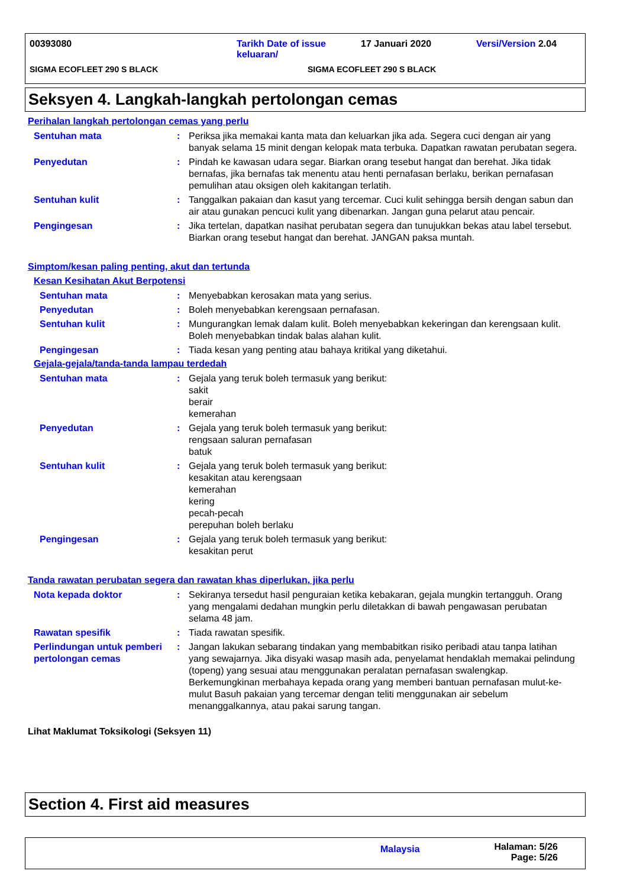00393080 Tarikh Date of issue keluaran/
17 Januari 2020 Versi/Version 2.04
SIGMA ECOFLEET 290 S BLACK SIGMA ECOFLEET 290 S BLACK
Seksyen 4. Langkah-langkah pertolongan cemas
Perihalan langkah pertolongan cemas yang perlu
Sentuhan mata : Periksa jika memakai kanta mata dan keluarkan jika ada. Segera cuci dengan air yang banyak selama 15 minit dengan kelopak mata terbuka. Dapatkan rawatan perubatan segera.
Penyedutan : Pindah ke kawasan udara segar. Biarkan orang tesebut hangat dan berehat. Jika tidak bernafas, jika bernafas tak menentu atau henti pernafasan berlaku, berikan pernafasan pemulihan atau oksigen oleh kakitangan terlatih.
Sentuhan kulit : Tanggalkan pakaian dan kasut yang tercemar. Cuci kulit sehingga bersih dengan sabun dan air atau gunakan pencuci kulit yang dibenarkan. Jangan guna pelarut atau pencair.
Pengingesan : Jika tertelan, dapatkan nasihat perubatan segera dan tunujukkan bekas atau label tersebut. Biarkan orang tesebut hangat dan berehat. JANGAN paksa muntah.
Simptom/kesan paling penting, akut dan tertunda
Kesan Kesihatan Akut Berpotensi
Sentuhan mata : Menyebabkan kerosakan mata yang serius.
Penyedutan : Boleh menyebabkan kerengsaan pernafasan.
Sentuhan kulit : Mungurangkan lemak dalam kulit. Boleh menyebabkan kekeringan dan kerengsaan kulit. Boleh menyebabkan tindak balas alahan kulit.
Pengingesan : Tiada kesan yang penting atau bahaya kritikal yang diketahui.
Gejala-gejala/tanda-tanda lampau terdedah
Sentuhan mata : Gejala yang teruk boleh termasuk yang berikut:
sakit
berair
kemerahan
Penyedutan : Gejala yang teruk boleh termasuk yang berikut:
rengsaan saluran pernafasan
batuk
Sentuhan kulit : Gejala yang teruk boleh termasuk yang berikut:
kesakitan atau kerengsaan
kemerahan
kering
pecah-pecah
perepuhan boleh berlaku
Pengingesan : Gejala yang teruk boleh termasuk yang berikut:
kesakitan perut
Tanda rawatan perubatan segera dan rawatan khas diperlukan, jika perlu
Nota kepada doktor : Sekiranya tersedut hasil penguraian ketika kebakaran, gejala mungkin tertangguh. Orang yang mengalami dedahan mungkin perlu diletakkan di bawah pengawasan perubatan selama 48 jam.
Rawatan spesifik : Tiada rawatan spesifik.
Perlindungan untuk pemberi pertolongan cemas
: Jangan lakukan sebarang tindakan yang membabitkan risiko peribadi atau tanpa latihan yang sewajarnya. Jika disyaki wasap masih ada, penyelamat hendaklah memakai pelindung (topeng) yang sesuai atau menggunakan peralatan pernafasan swalengkap. Berkemungkinan merbahaya kepada orang yang memberi bantuan pernafasan mulut-ke-mulut Basuh pakaian yang tercemar dengan teliti menggunakan air sebelum menanggalkannya, atau pakai sarung tangan.
Lihat Maklumat Toksikologi (Seksyen 11)
Section 4. First aid measures
Malaysia
Halaman: 5/26
Page: 5/26